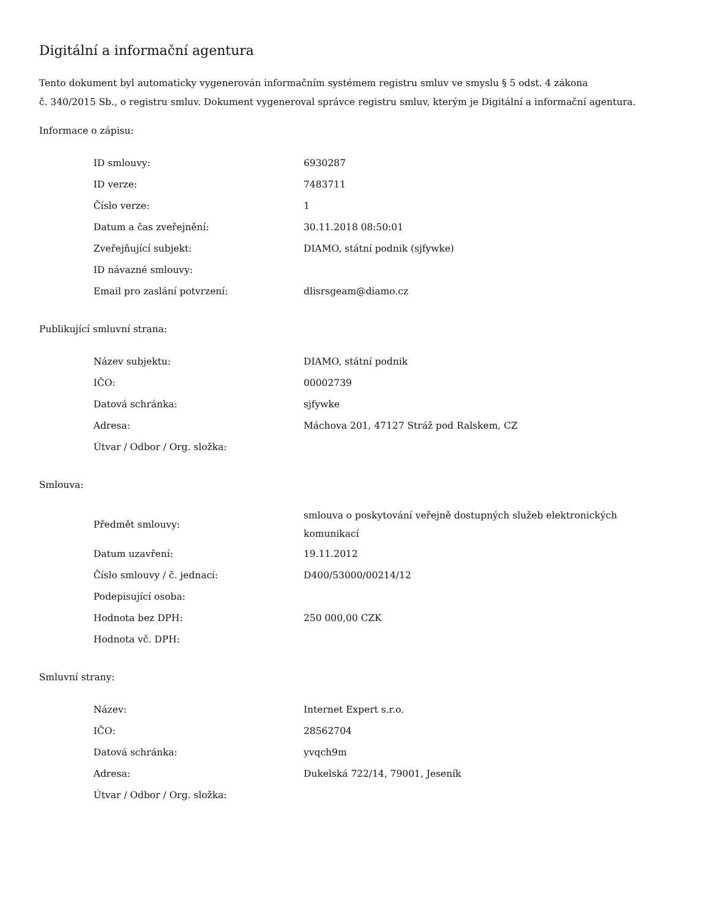Digitální a informační agentura
Tento dokument byl automaticky vygenerován informačním systémem registru smluv ve smyslu § 5 odst. 4 zákona
č. 340/2015 Sb., o registru smluv. Dokument vygeneroval správce registru smluv, kterým je Digitální a informační agentura.
Informace o zápisu:
| ID smlouvy: | 6930287 |
| ID verze: | 7483711 |
| Číslo verze: | 1 |
| Datum a čas zveřejnění: | 30.11.2018 08:50:01 |
| Zveřejňující subjekt: | DIAMO, státní podnik (sjfywke) |
| ID návazné smlouvy: | |
| Email pro zaslání potvrzení: | dlisrsgeam@diamo.cz |
Publikující smluvní strana:
| Název subjektu: | DIAMO, státní podnik |
| IČO: | 00002739 |
| Datová schránka: | sjfywke |
| Adresa: | Máchova 201, 47127 Stráž pod Ralskem, CZ |
| Útvar / Odbor / Org. složka: | |
Smlouva:
| Předmět smlouvy: | smlouva o poskytování veřejně dostupných služeb elektronických komunikací |
| Datum uzavření: | 19.11.2012 |
| Číslo smlouvy / č. jednací: | D400/53000/00214/12 |
| Podepisující osoba: | |
| Hodnota bez DPH: | 250 000,00 CZK |
| Hodnota vč. DPH: | |
Smluvní strany:
| Název: | Internet Expert s.r.o. |
| IČO: | 28562704 |
| Datová schránka: | yvqch9m |
| Adresa: | Dukelská 722/14, 79001, Jeseník |
| Útvar / Odbor / Org. složka: | |